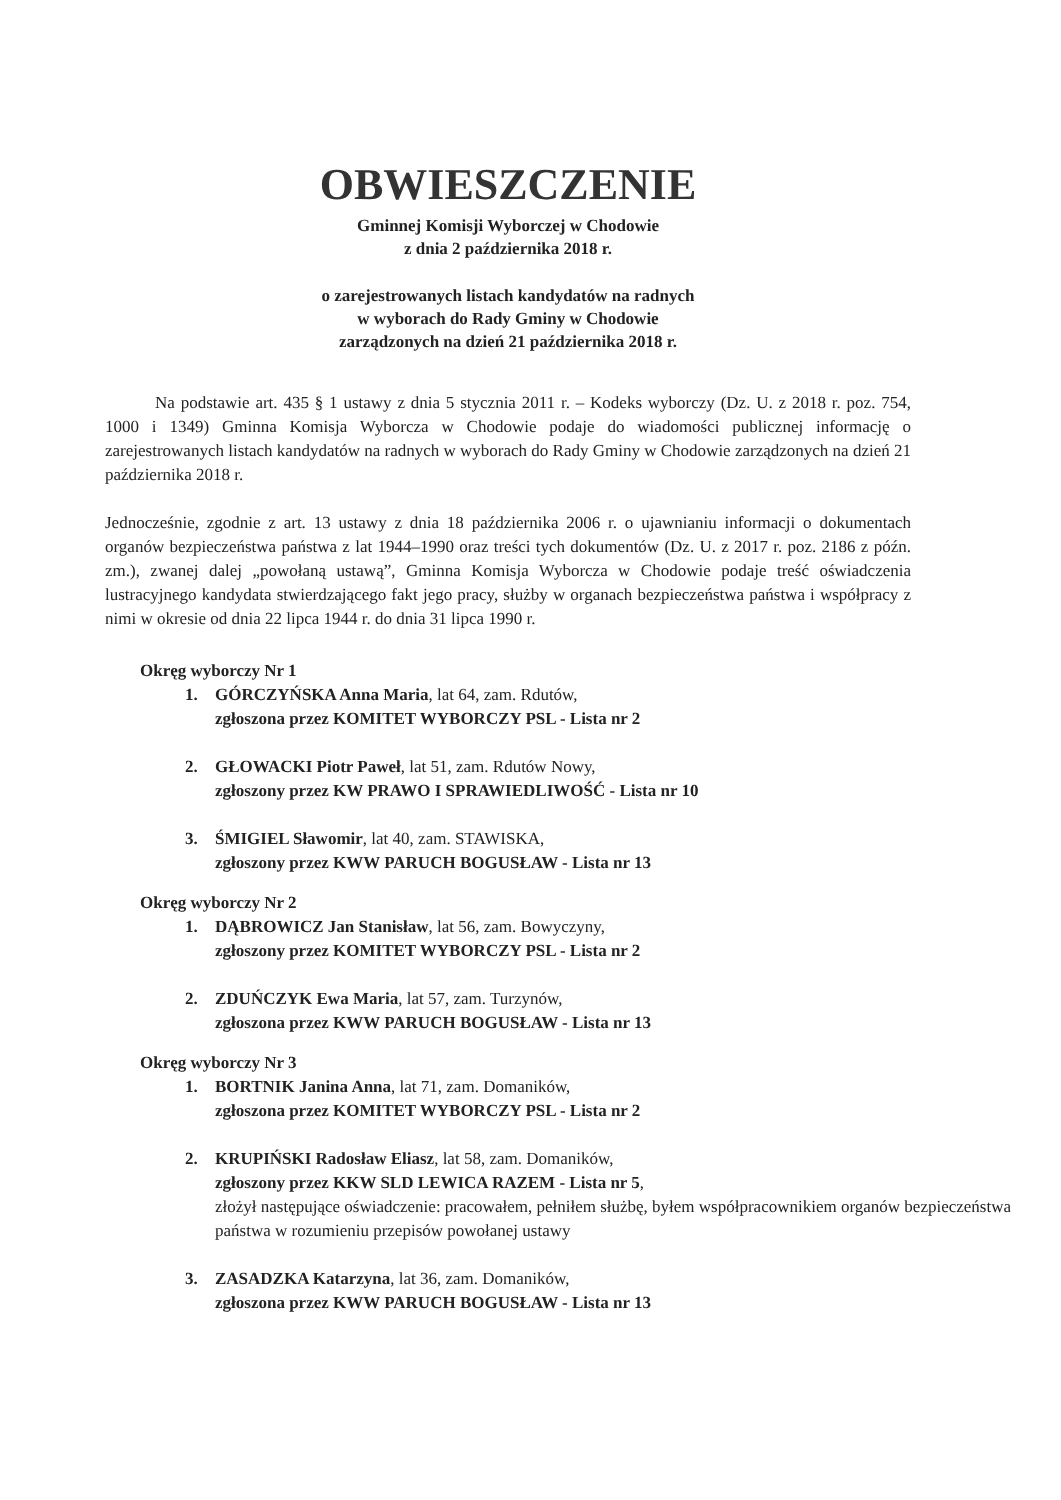OBWIESZCZENIE
Gminnej Komisji Wyborczej w Chodowie
z dnia 2 października 2018 r.
o zarejestrowanych listach kandydatów na radnych
w wyborach do Rady Gminy w Chodowie
zarządzonych na dzień 21 października 2018 r.
Na podstawie art. 435 § 1 ustawy z dnia 5 stycznia 2011 r. – Kodeks wyborczy (Dz. U. z 2018 r. poz. 754, 1000 i 1349) Gminna Komisja Wyborcza w Chodowie podaje do wiadomości publicznej informację o zarejestrowanych listach kandydatów na radnych w wyborach do Rady Gminy w Chodowie zarządzonych na dzień 21 października 2018 r.
Jednocześnie, zgodnie z art. 13 ustawy z dnia 18 października 2006 r. o ujawnianiu informacji o dokumentach organów bezpieczeństwa państwa z lat 1944–1990 oraz treści tych dokumentów (Dz. U. z 2017 r. poz. 2186 z późn. zm.), zwanej dalej „powołaną ustawą”, Gminna Komisja Wyborcza w Chodowie podaje treść oświadczenia lustracyjnego kandydata stwierdzającego fakt jego pracy, służby w organach bezpieczeństwa państwa i współpracy z nimi w okresie od dnia 22 lipca 1944 r. do dnia 31 lipca 1990 r.
Okręg wyborczy Nr 1
1. GÓRCZYŃSKA Anna Maria, lat 64, zam. Rdutów,
zgłoszona przez KOMITET WYBORCZY PSL - Lista nr 2
2. GŁOWACKI Piotr Paweł, lat 51, zam. Rdutów Nowy,
zgłoszony przez KW PRAWO I SPRAWIEDLIWOŚĆ - Lista nr 10
3. ŚMIGIEL Sławomir, lat 40, zam. STAWISKA,
zgłoszony przez KWW PARUCH BOGUSŁAW - Lista nr 13
Okręg wyborczy Nr 2
1. DĄBROWICZ Jan Stanisław, lat 56, zam. Bowyczyny,
zgłoszony przez KOMITET WYBORCZY PSL - Lista nr 2
2. ZDUŃCZYK Ewa Maria, lat 57, zam. Turzynów,
zgłoszona przez KWW PARUCH BOGUSŁAW - Lista nr 13
Okręg wyborczy Nr 3
1. BORTNIK Janina Anna, lat 71, zam. Domaników,
zgłoszona przez KOMITET WYBORCZY PSL - Lista nr 2
2. KRUPIŃSKI Radosław Eliasz, lat 58, zam. Domaników,
zgłoszony przez KKW SLD LEWICA RAZEM - Lista nr 5,
złożył następujące oświadczenie: pracowałem, pełniłem służbę, byłem współpracownikiem organów bezpieczeństwa państwa w rozumieniu przepisów powołanej ustawy
3. ZASADZKA Katarzyna, lat 36, zam. Domaników,
zgłoszona przez KWW PARUCH BOGUSŁAW - Lista nr 13